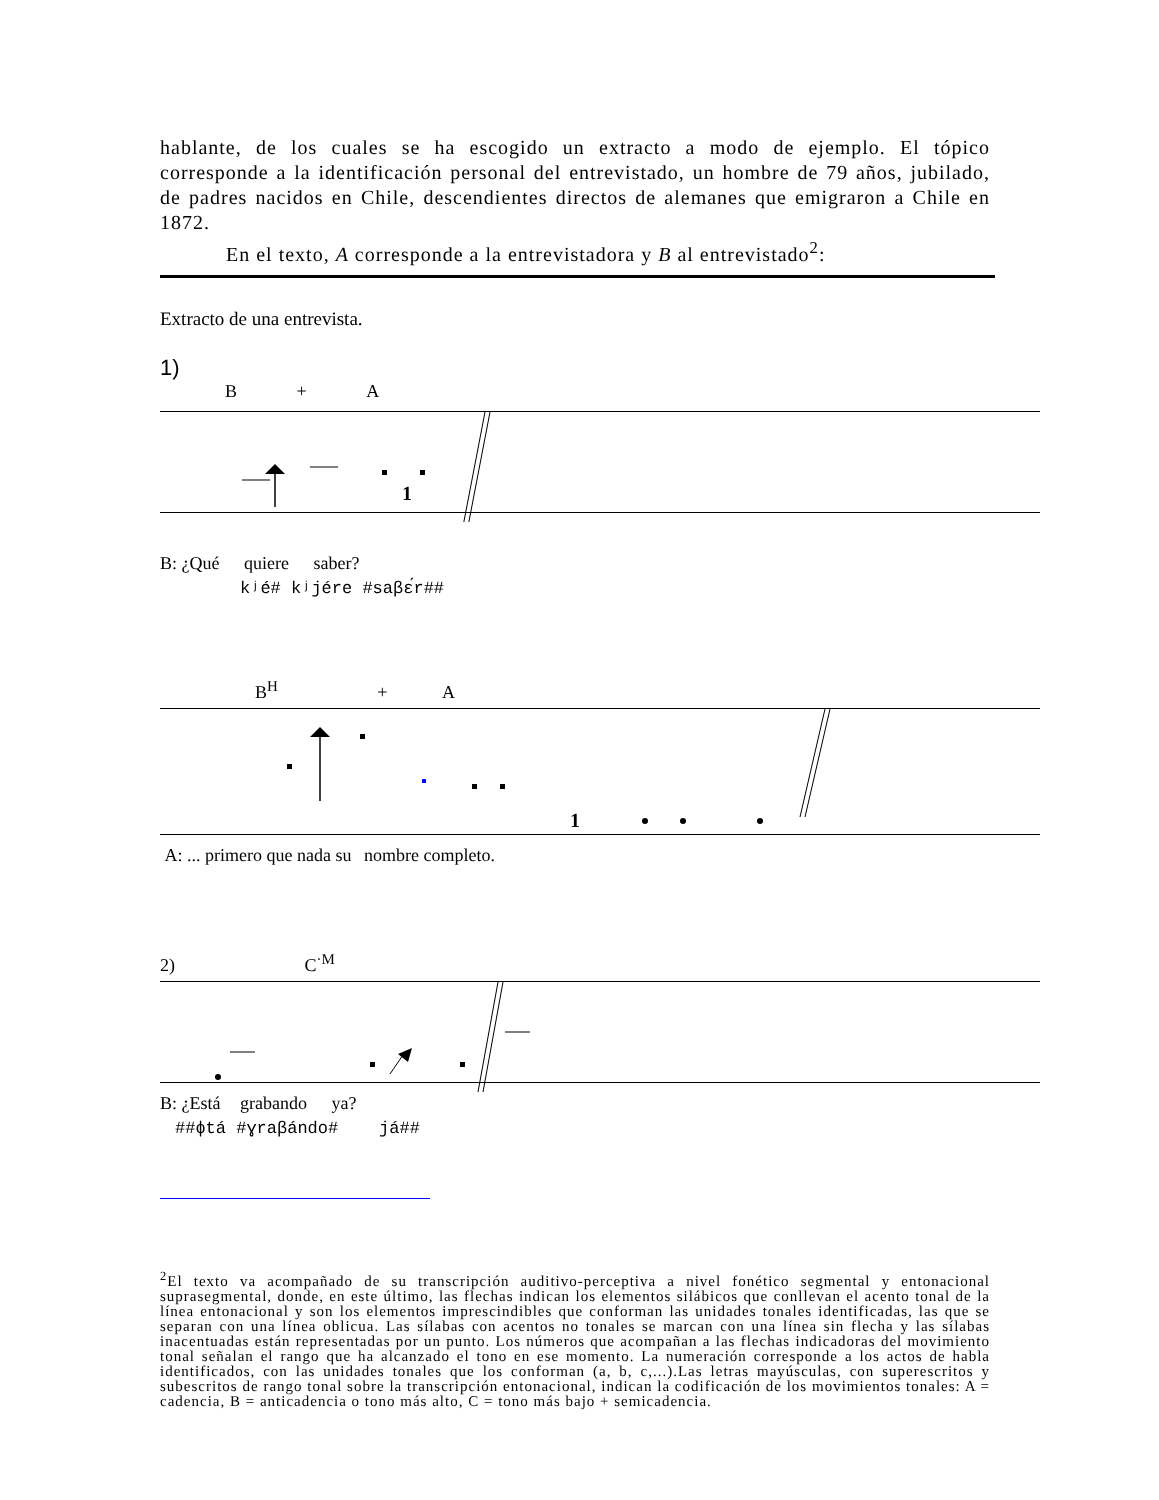hablante, de los cuales se ha escogido un extracto a modo de ejemplo. El tópico corresponde a la identificación personal del entrevistado, un hombre de 79 años, jubilado, de padres nacidos en Chile, descendientes directos de alemanes que emigraron a Chile en 1872.
En el texto, A corresponde a la entrevistadora y B al entrevistado<sup>2</sup>:
Extracto de una entrevista.
1)
B + A
1
B: ¿Qué quiere saber?
kʲé# kʲjére #saβɛ́r##
B<sup>H</sup> + A
1
A: ... primero que nada su nombre completo.
2) C<sup>·M</sup>
B: ¿Está grabando ya?
##ɸtá #ɣraβándo# já##
<sup>2</sup> El texto va acompañado de su transcripción auditivo-perceptiva a nivel fonético segmental y entonacional suprasegmental, donde, en este último, las flechas indican los elementos silábicos que conllevan el acento tonal de la línea entonacional y son los elementos imprescindibles que conforman las unidades tonales identificadas, las que se separan con una línea oblicua. Las sílabas con acentos no tonales se marcan con una línea sin flecha y las sílabas inacentuadas están representadas por un punto. Los números que acompañan a las flechas indicadoras del movimiento tonal señalan el rango que ha alcanzado el tono en ese momento. La numeración corresponde a los actos de habla identificados, con las unidades tonales que los conforman (a, b, c,...).Las letras mayúsculas, con superescritos y subescritos de rango tonal sobre la transcripción entonacional, indican la codificación de los movimientos tonales: A = cadencia, B = anticadencia o tono más alto, C = tono más bajo + semicadencia.